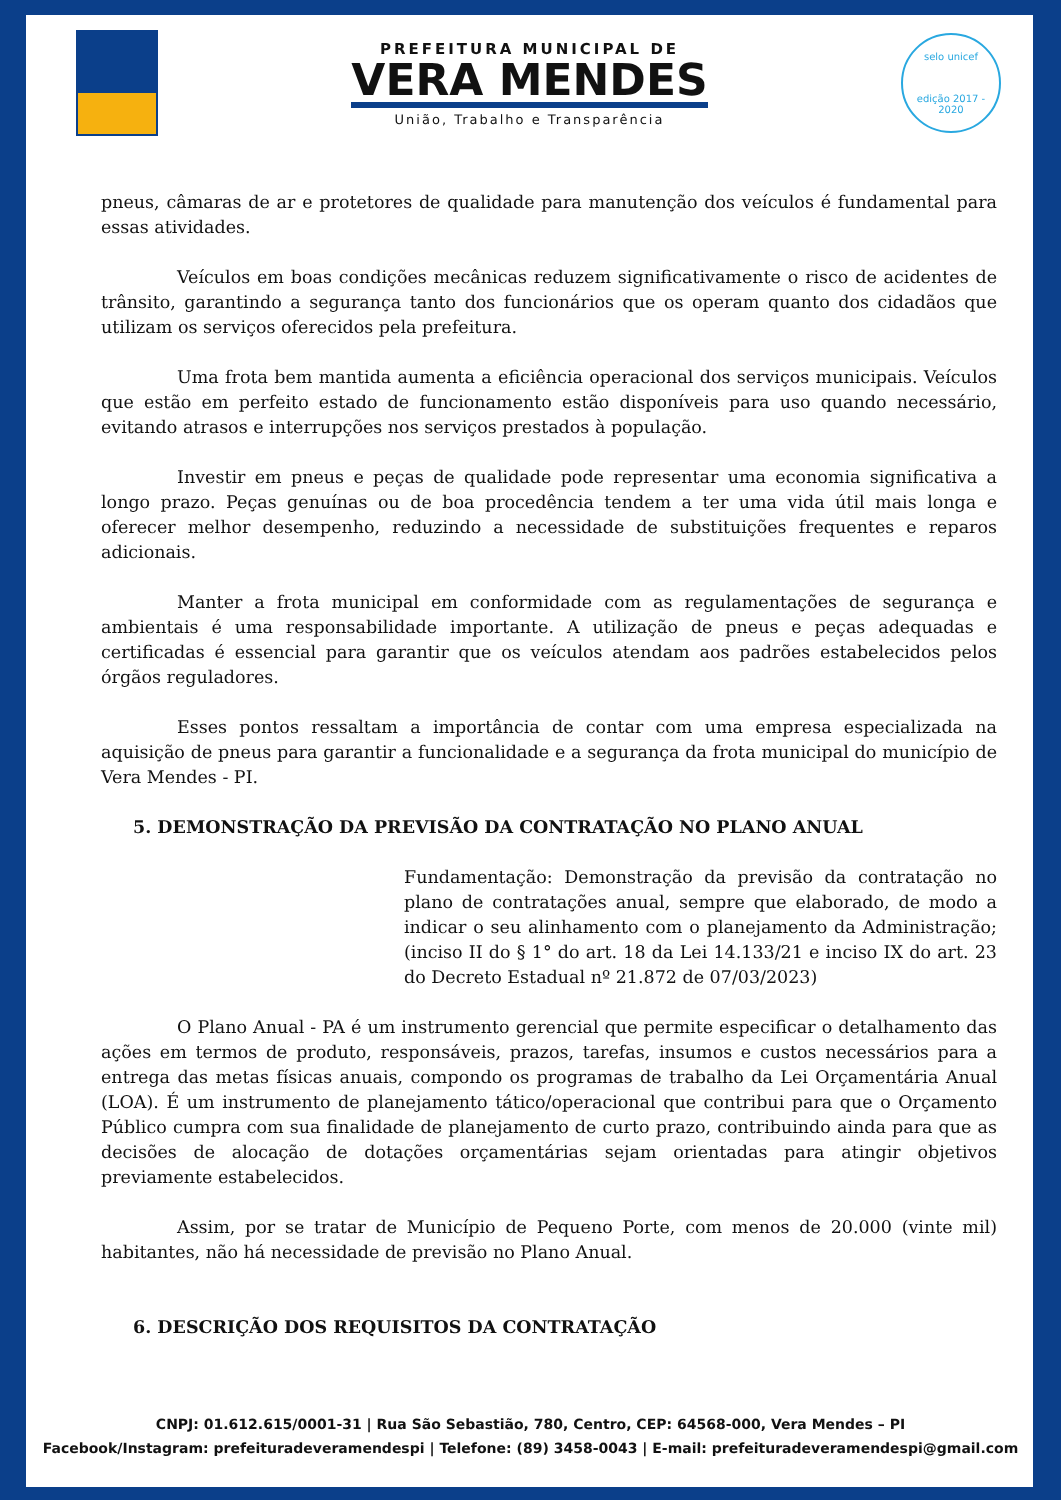PREFEITURA MUNICIPAL DE
VERA MENDES
União, Trabalho e Transparência
selo unicef
edição 2017 - 2020
pneus, câmaras de ar e protetores de qualidade para manutenção dos veículos é fundamental para essas atividades.
Veículos em boas condições mecânicas reduzem significativamente o risco de acidentes de trânsito, garantindo a segurança tanto dos funcionários que os operam quanto dos cidadãos que utilizam os serviços oferecidos pela prefeitura.
Uma frota bem mantida aumenta a eficiência operacional dos serviços municipais. Veículos que estão em perfeito estado de funcionamento estão disponíveis para uso quando necessário, evitando atrasos e interrupções nos serviços prestados à população.
Investir em pneus e peças de qualidade pode representar uma economia significativa a longo prazo. Peças genuínas ou de boa procedência tendem a ter uma vida útil mais longa e oferecer melhor desempenho, reduzindo a necessidade de substituições frequentes e reparos adicionais.
Manter a frota municipal em conformidade com as regulamentações de segurança e ambientais é uma responsabilidade importante. A utilização de pneus e peças adequadas e certificadas é essencial para garantir que os veículos atendam aos padrões estabelecidos pelos órgãos reguladores.
Esses pontos ressaltam a importância de contar com uma empresa especializada na aquisição de pneus para garantir a funcionalidade e a segurança da frota municipal do município de Vera Mendes - PI.
5. DEMONSTRAÇÃO DA PREVISÃO DA CONTRATAÇÃO NO PLANO ANUAL
Fundamentação: Demonstração da previsão da contratação no plano de contratações anual, sempre que elaborado, de modo a indicar o seu alinhamento com o planejamento da Administração; (inciso II do § 1° do art. 18 da Lei 14.133/21 e inciso IX do art. 23 do Decreto Estadual nº 21.872 de 07/03/2023)
O Plano Anual - PA é um instrumento gerencial que permite especificar o detalhamento das ações em termos de produto, responsáveis, prazos, tarefas, insumos e custos necessários para a entrega das metas físicas anuais, compondo os programas de trabalho da Lei Orçamentária Anual (LOA). É um instrumento de planejamento tático/operacional que contribui para que o Orçamento Público cumpra com sua finalidade de planejamento de curto prazo, contribuindo ainda para que as decisões de alocação de dotações orçamentárias sejam orientadas para atingir objetivos previamente estabelecidos.
Assim, por se tratar de Município de Pequeno Porte, com menos de 20.000 (vinte mil) habitantes, não há necessidade de previsão no Plano Anual.
6. DESCRIÇÃO DOS REQUISITOS DA CONTRATAÇÃO
CNPJ: 01.612.615/0001-31 | Rua São Sebastião, 780, Centro, CEP: 64568-000, Vera Mendes – PI
Facebook/Instagram: prefeituradeveramendespi | Telefone: (89) 3458-0043 | E-mail: prefeituradeveramendespi@gmail.com